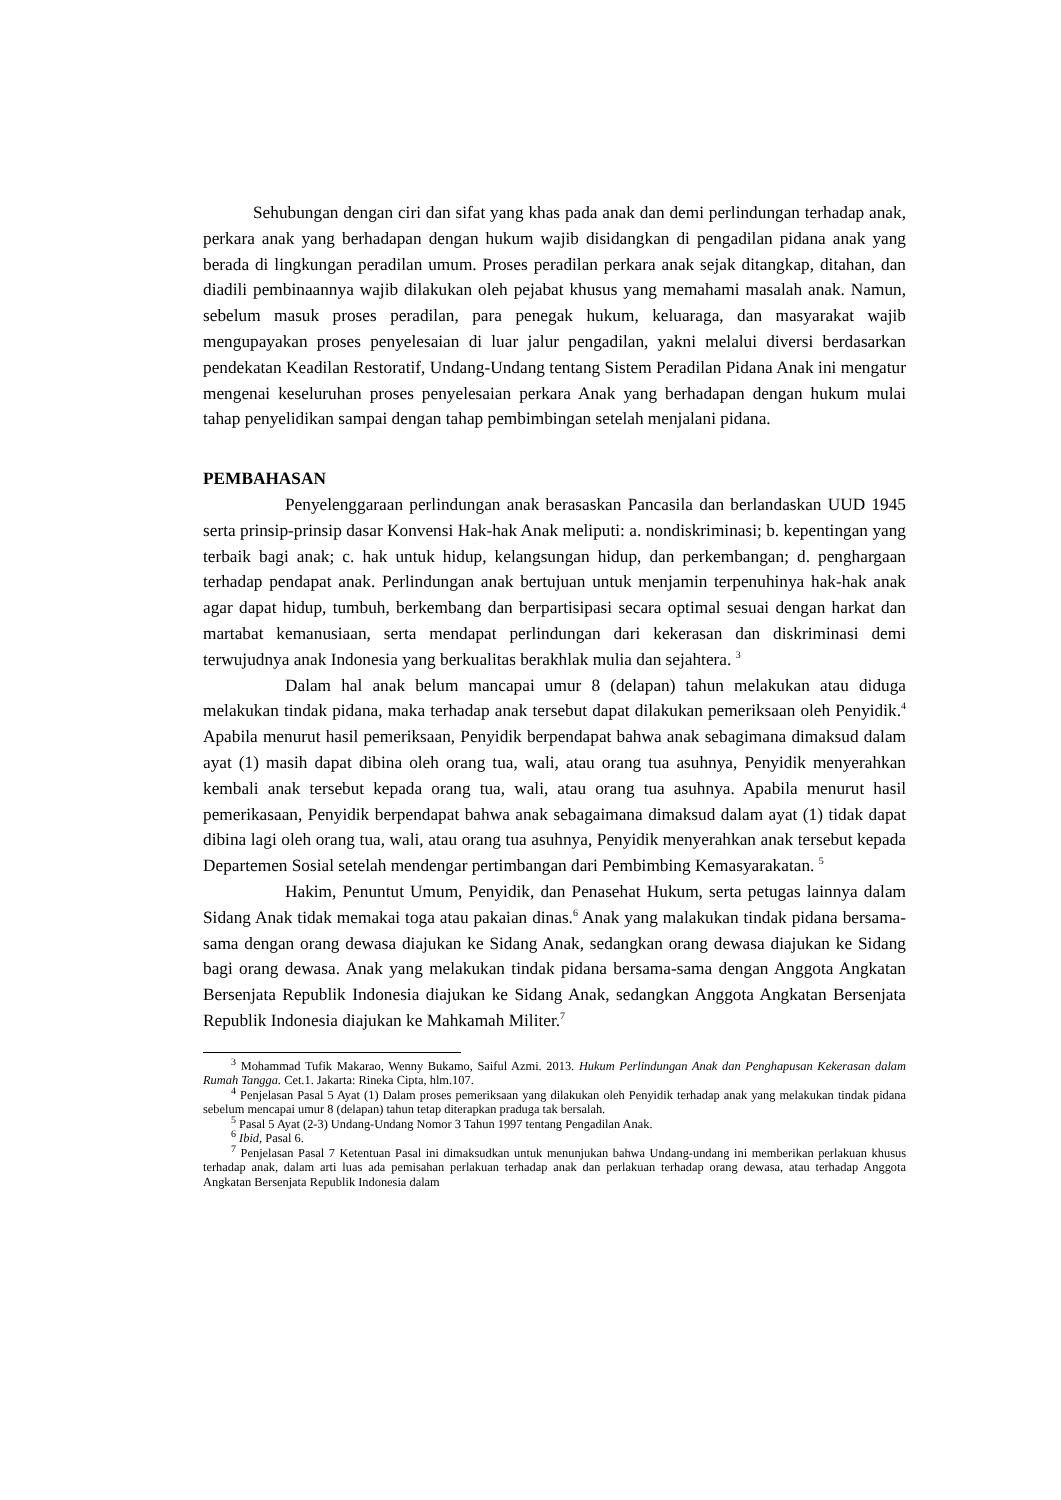Sehubungan dengan ciri dan sifat yang khas pada anak dan demi perlindungan terhadap anak, perkara anak yang berhadapan dengan hukum wajib disidangkan di pengadilan pidana anak yang berada di lingkungan peradilan umum. Proses peradilan perkara anak sejak ditangkap, ditahan, dan diadili pembinaannya wajib dilakukan oleh pejabat khusus yang memahami masalah anak. Namun, sebelum masuk proses peradilan, para penegak hukum, keluaraga, dan masyarakat wajib mengupayakan proses penyelesaian di luar jalur pengadilan, yakni melalui diversi berdasarkan pendekatan Keadilan Restoratif, Undang-Undang tentang Sistem Peradilan Pidana Anak ini mengatur mengenai keseluruhan proses penyelesaian perkara Anak yang berhadapan dengan hukum mulai tahap penyelidikan sampai dengan tahap pembimbingan setelah menjalani pidana.
PEMBAHASAN
Penyelenggaraan perlindungan anak berasaskan Pancasila dan berlandaskan UUD 1945 serta prinsip-prinsip dasar Konvensi Hak-hak Anak meliputi: a. nondiskriminasi; b. kepentingan yang terbaik bagi anak; c. hak untuk hidup, kelangsungan hidup, dan perkembangan; d. penghargaan terhadap pendapat anak. Perlindungan anak bertujuan untuk menjamin terpenuhinya hak-hak anak agar dapat hidup, tumbuh, berkembang dan berpartisipasi secara optimal sesuai dengan harkat dan martabat kemanusiaan, serta mendapat perlindungan dari kekerasan dan diskriminasi demi terwujudnya anak Indonesia yang berkualitas berakhlak mulia dan sejahtera. <sup>3</sup>
Dalam hal anak belum mancapai umur 8 (delapan) tahun melakukan atau diduga melakukan tindak pidana, maka terhadap anak tersebut dapat dilakukan pemeriksaan oleh Penyidik.<sup>4</sup> Apabila menurut hasil pemeriksaan, Penyidik berpendapat bahwa anak sebagimana dimaksud dalam ayat (1) masih dapat dibina oleh orang tua, wali, atau orang tua asuhnya, Penyidik menyerahkan kembali anak tersebut kepada orang tua, wali, atau orang tua asuhnya. Apabila menurut hasil pemerikasaan, Penyidik berpendapat bahwa anak sebagaimana dimaksud dalam ayat (1) tidak dapat dibina lagi oleh orang tua, wali, atau orang tua asuhnya, Penyidik menyerahkan anak tersebut kepada Departemen Sosial setelah mendengar pertimbangan dari Pembimbing Kemasyarakatan. <sup>5</sup>
Hakim, Penuntut Umum, Penyidik, dan Penasehat Hukum, serta petugas lainnya dalam Sidang Anak tidak memakai toga atau pakaian dinas.<sup>6</sup> Anak yang malakukan tindak pidana bersama-sama dengan orang dewasa diajukan ke Sidang Anak, sedangkan orang dewasa diajukan ke Sidang bagi orang dewasa. Anak yang melakukan tindak pidana bersama-sama dengan Anggota Angkatan Bersenjata Republik Indonesia diajukan ke Sidang Anak, sedangkan Anggota Angkatan Bersenjata Republik Indonesia diajukan ke Mahkamah Militer.<sup>7</sup>
<sup>3</sup> Mohammad Tufik Makarao, Wenny Bukamo, Saiful Azmi. 2013. Hukum Perlindungan Anak dan Penghapusan Kekerasan dalam Rumah Tangga. Cet.1. Jakarta: Rineka Cipta, hlm.107.
<sup>4</sup> Penjelasan Pasal 5 Ayat (1) Dalam proses pemeriksaan yang dilakukan oleh Penyidik terhadap anak yang melakukan tindak pidana sebelum mencapai umur 8 (delapan) tahun tetap diterapkan praduga tak bersalah.
<sup>5</sup> Pasal 5 Ayat (2-3) Undang-Undang Nomor 3 Tahun 1997 tentang Pengadilan Anak.
<sup>6</sup> Ibid, Pasal 6.
<sup>7</sup> Penjelasan Pasal 7 Ketentuan Pasal ini dimaksudkan untuk menunjukan bahwa Undang-undang ini memberikan perlakuan khusus terhadap anak, dalam arti luas ada pemisahan perlakuan terhadap anak dan perlakuan terhadap orang dewasa, atau terhadap Anggota Angkatan Bersenjata Republik Indonesia dalam